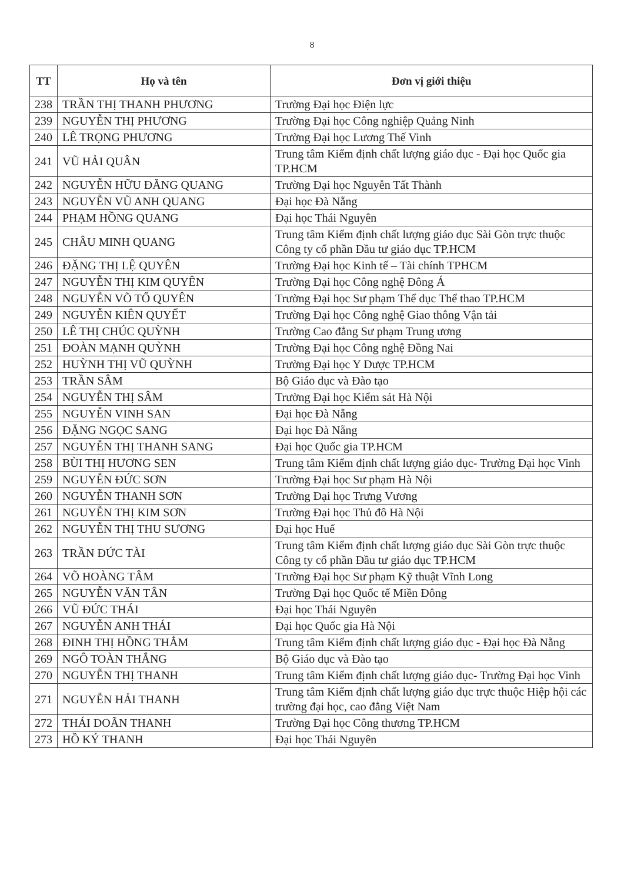8
| TT | Họ và tên | Đơn vị giới thiệu |
| --- | --- | --- |
| 238 | TRẦN THỊ THANH PHƯƠNG | Trường Đại học Điện lực |
| 239 | NGUYỄN THỊ PHƯƠNG | Trường Đại học Công nghiệp Quảng Ninh |
| 240 | LÊ TRỌNG PHƯƠNG | Trường Đại học Lương Thế Vinh |
| 241 | VŨ HẢI QUÂN | Trung tâm Kiểm định chất lượng giáo dục - Đại học Quốc gia TP.HCM |
| 242 | NGUYỄN HỮU ĐĂNG QUANG | Trường Đại học Nguyễn Tất Thành |
| 243 | NGUYỄN VŨ ANH QUANG | Đại học Đà Nẵng |
| 244 | PHẠM HỒNG QUANG | Đại học Thái Nguyên |
| 245 | CHÂU MINH QUANG | Trung tâm Kiểm định chất lượng giáo dục Sài Gòn trực thuộc Công ty cổ phần Đầu tư giáo dục TP.HCM |
| 246 | ĐẶNG THỊ LỆ QUYÊN | Trường Đại học Kinh tế – Tài chính TPHCM |
| 247 | NGUYỄN THỊ KIM QUYÊN | Trường Đại học Công nghệ Đông Á |
| 248 | NGUYỄN VÕ TỐ QUYÊN | Trường Đại học Sư phạm Thể dục Thể thao TP.HCM |
| 249 | NGUYỄN KIÊN QUYẾT | Trường Đại học Công nghệ Giao thông Vận tải |
| 250 | LÊ THỊ CHÚC QUỲNH | Trường Cao đẳng Sư phạm Trung ương |
| 251 | ĐOÀN MẠNH QUỲNH | Trường Đại học Công nghệ Đồng Nai |
| 252 | HUỲNH THỊ VŨ QUỲNH | Trường Đại học Y Dược TP.HCM |
| 253 | TRẦN SÂM | Bộ Giáo dục và Đào tạo |
| 254 | NGUYỄN THỊ SÂM | Trường Đại học Kiểm sát Hà Nội |
| 255 | NGUYỄN VINH SAN | Đại học Đà Nẵng |
| 256 | ĐẶNG NGỌC SANG | Đại học Đà Nẵng |
| 257 | NGUYỄN THỊ THANH SANG | Đại học Quốc gia TP.HCM |
| 258 | BÙI THỊ HƯƠNG SEN | Trung tâm Kiểm định chất lượng giáo dục- Trường Đại học Vinh |
| 259 | NGUYỄN ĐỨC SƠN | Trường Đại học Sư phạm Hà Nội |
| 260 | NGUYỄN THANH SƠN | Trường Đại học Trưng Vương |
| 261 | NGUYỄN THỊ KIM SƠN | Trường Đại học Thủ đô Hà Nội |
| 262 | NGUYỄN THỊ THU SƯƠNG | Đại học Huế |
| 263 | TRẦN ĐỨC TÀI | Trung tâm Kiểm định chất lượng giáo dục Sài Gòn trực thuộc Công ty cổ phần Đầu tư giáo dục TP.HCM |
| 264 | VÕ HOÀNG TÂM | Trường Đại học Sư phạm Kỹ thuật Vĩnh Long |
| 265 | NGUYỄN VĂN TÂN | Trường Đại học Quốc tế Miền Đông |
| 266 | VŨ ĐỨC THÁI | Đại học Thái Nguyên |
| 267 | NGUYỄN ANH THÁI | Đại học Quốc gia Hà Nội |
| 268 | ĐINH THỊ HỒNG THẮM | Trung tâm Kiểm định chất lượng giáo dục - Đại học Đà Nẵng |
| 269 | NGÔ TOÀN THẮNG | Bộ Giáo dục và Đào tạo |
| 270 | NGUYỄN THỊ THANH | Trung tâm Kiểm định chất lượng giáo dục- Trường Đại học Vinh |
| 271 | NGUYỄN HẢI THANH | Trung tâm Kiểm định chất lượng giáo dục trực thuộc Hiệp hội các trường đại học, cao đẳng Việt Nam |
| 272 | THÁI DOÃN THANH | Trường Đại học Công thương TP.HCM |
| 273 | HỒ KÝ THANH | Đại học Thái Nguyên |